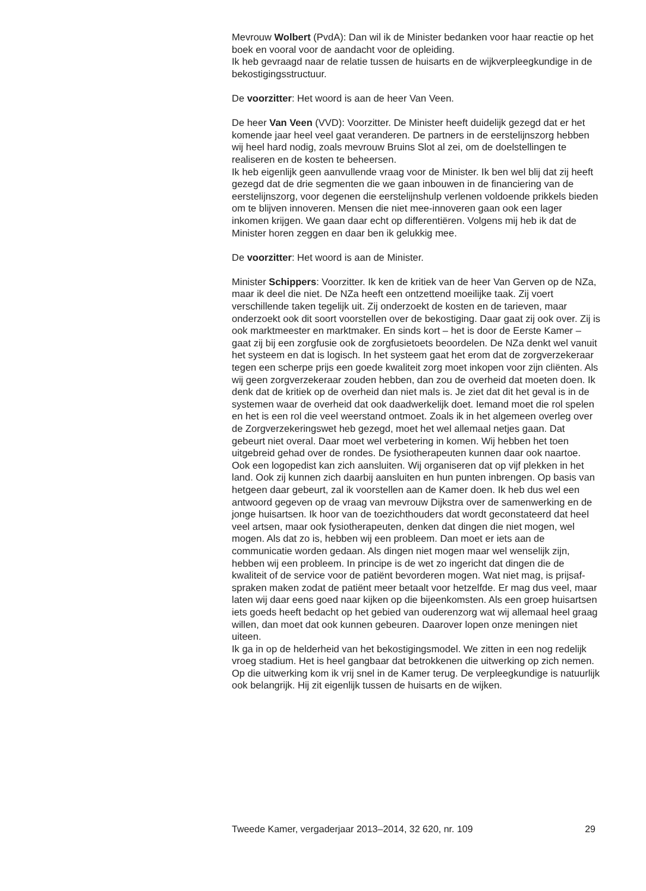Mevrouw Wolbert (PvdA): Dan wil ik de Minister bedanken voor haar reactie op het boek en vooral voor de aandacht voor de opleiding.
Ik heb gevraagd naar de relatie tussen de huisarts en de wijkverpleeg­kundige in de bekostigingsstructuur.
De voorzitter: Het woord is aan de heer Van Veen.
De heer Van Veen (VVD): Voorzitter. De Minister heeft duidelijk gezegd dat er het komende jaar heel veel gaat veranderen. De partners in de eerstelijnszorg hebben wij heel hard nodig, zoals mevrouw Bruins Slot al zei, om de doelstellingen te realiseren en de kosten te beheersen.
Ik heb eigenlijk geen aanvullende vraag voor de Minister. Ik ben wel blij dat zij heeft gezegd dat de drie segmenten die we gaan inbouwen in de financiering van de eerstelijnszorg, voor degenen die eerstelijnshulp verlenen voldoende prikkels bieden om te blijven innoveren. Mensen die niet mee-innoveren gaan ook een lager inkomen krijgen. We gaan daar echt op differentiëren. Volgens mij heb ik dat de Minister horen zeggen en daar ben ik gelukkig mee.
De voorzitter: Het woord is aan de Minister.
Minister Schippers: Voorzitter. Ik ken de kritiek van de heer Van Gerven op de NZa, maar ik deel die niet. De NZa heeft een ontzettend moeilijke taak. Zij voert verschillende taken tegelijk uit. Zij onderzoekt de kosten en de tarieven, maar onderzoekt ook dit soort voorstellen over de bekos­tiging. Daar gaat zij ook over. Zij is ook marktmeester en marktmaker. En sinds kort – het is door de Eerste Kamer – gaat zij bij een zorgfusie ook de zorgfusietoets beoordelen. De NZa denkt wel vanuit het systeem en dat is logisch. In het systeem gaat het erom dat de zorgverzekeraar tegen een scherpe prijs een goede kwaliteit zorg moet inkopen voor zijn cliënten. Als wij geen zorgverzekeraar zouden hebben, dan zou de overheid dat moeten doen. Ik denk dat de kritiek op de overheid dan niet mals is. Je ziet dat dit het geval is in de systemen waar de overheid dat ook daadwerkelijk doet. Iemand moet die rol spelen en het is een rol die veel weerstand ontmoet. Zoals ik in het algemeen overleg over de Zorgverzekeringswet heb gezegd, moet het wel allemaal netjes gaan. Dat gebeurt niet overal. Daar moet wel verbetering in komen. Wij hebben het toen uitgebreid gehad over de rondes. De fysiotherapeuten kunnen daar ook naartoe. Ook een logopedist kan zich aansluiten. Wij organiseren dat op vijf plekken in het land. Ook zij kunnen zich daarbij aansluiten en hun punten inbrengen. Op basis van hetgeen daar gebeurt, zal ik voorstellen aan de Kamer doen. Ik heb dus wel een antwoord gegeven op de vraag van mevrouw Dijkstra over de samenwerking en de jonge huisartsen. Ik hoor van de toezicht­houders dat wordt geconstateerd dat heel veel artsen, maar ook fysiothe­rapeuten, denken dat dingen die niet mogen, wel mogen. Als dat zo is, hebben wij een probleem. Dan moet er iets aan de communicatie worden gedaan. Als dingen niet mogen maar wel wenselijk zijn, hebben wij een probleem. In principe is de wet zo ingericht dat dingen die de kwaliteit of de service voor de patiënt bevorderen mogen. Wat niet mag, is prijsaf­spraken maken zodat de patiënt meer betaalt voor hetzelfde. Er mag dus veel, maar laten wij daar eens goed naar kijken op die bijeenkomsten. Als een groep huisartsen iets goeds heeft bedacht op het gebied van ouderenzorg wat wij allemaal heel graag willen, dan moet dat ook kunnen gebeuren. Daarover lopen onze meningen niet uiteen.
Ik ga in op de helderheid van het bekostigingsmodel. We zitten in een nog redelijk vroeg stadium. Het is heel gangbaar dat betrokkenen die uitwerking op zich nemen. Op die uitwerking kom ik vrij snel in de Kamer terug. De verpleegkundige is natuurlijk ook belangrijk. Hij zit eigenlijk tussen de huisarts en de wijken.
Tweede Kamer, vergaderjaar 2013–2014, 32 620, nr. 109 29